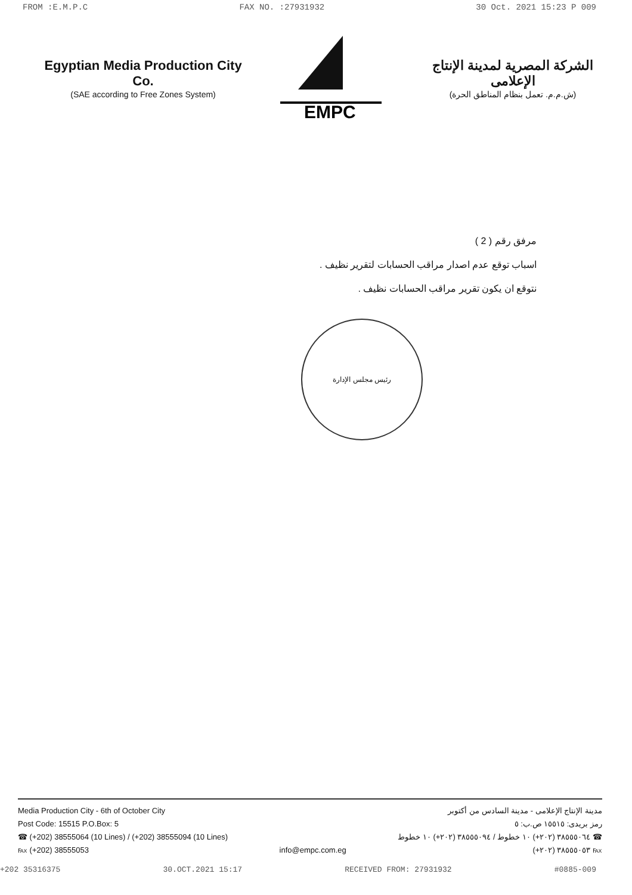FROM :E.M.P.C FAX NO. :27931932 30 Oct. 2021 15:23 P 009
Egyptian Media Production City Co.
(SAE according to Free Zones System)
EMPC
الشركة المصرية لمدينة الإنتاج الإعلامى
(ش.م.م. تعمل بنظام المناطق الحرة)
مرفق رقم ( 2 )
اسباب توقع عدم اصدار مراقب الحسابات لتقرير نظيف .
نتوقع ان يكون تقرير مراقب الحسابات نظيف .
رئيس مجلس الإدارة
Media Production City - 6th of October City
Post Code: 15515 P.O.Box: 5
☎ (+202) 38555064 (10 Lines) / (+202) 38555094 (10 Lines)
℻ (+202) 38555053
info@empc.com.eg مدينة الإنتاج الإعلامى - مدينة السادس من أكتوبر
رمز بريدى: ١٥٥١٥ ص.ب: ٥
☎ ٣٨٥٥٥٠٦٤ (٢٠٢+) ١٠ خطوط / ٣٨٥٥٥٠٩٤ (٢٠٢+) ١٠ خطوط
℻ ٣٨٥٥٥٠٥٣ (٢٠٢+)
+202 35316375 30.OCT.2021 15:17 RECEIVED FROM: 27931932 #0885-009